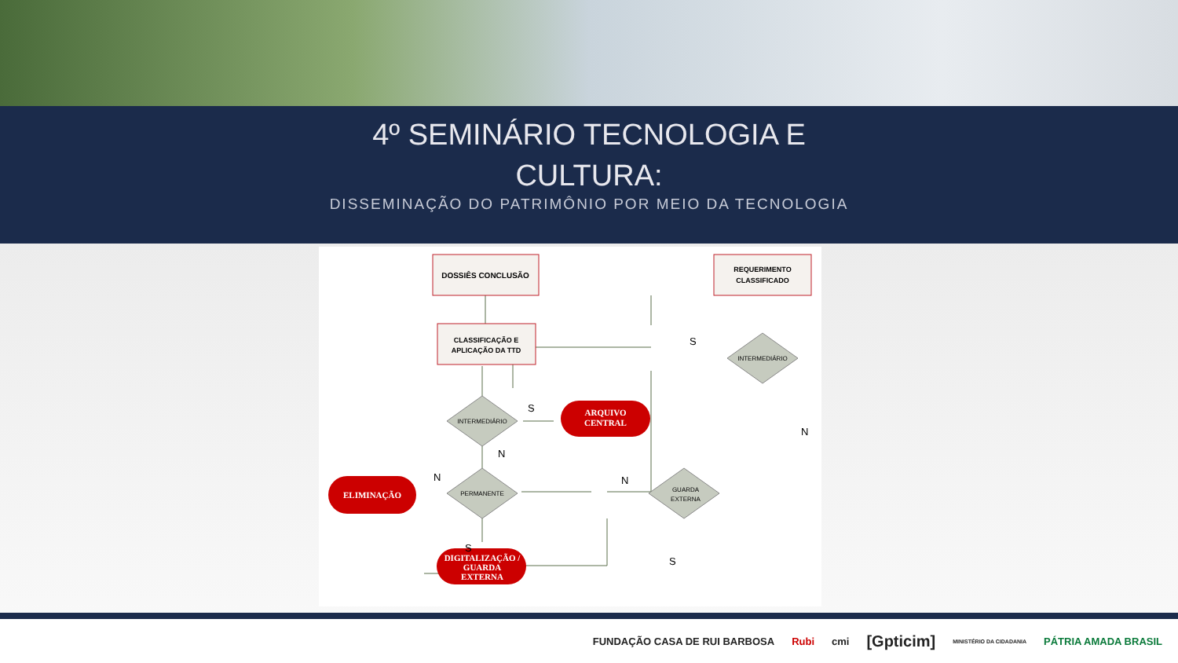4º SEMINÁRIO TECNOLOGIA E
CULTURA:
DISSEMINAÇÃO DO PATRIMÔNIO POR MEIO DA TECNOLOGIA
DOSSIÊS CONCLUSÃO
CLASSIFICAÇÃO E
APLICAÇÃO DA TTD
REQUERIMENTO
CLASSIFICADO
ARQUIVO
CENTRAL
ELIMINAÇÃO
DIGITALIZAÇÃO /
GUARDA
EXTERNA
INTERMEDIÁRIO
PERMANENTE
INTERMEDIÁRIO
GUARDA
EXTERNA
S
S
N
N
N
N
S
S
FUNDAÇÃO CASA DE RUI BARBOSA Rubi cmi [Gpticim] MINISTÉRIO DA CIDADANIA PÁTRIA AMADA BRASIL